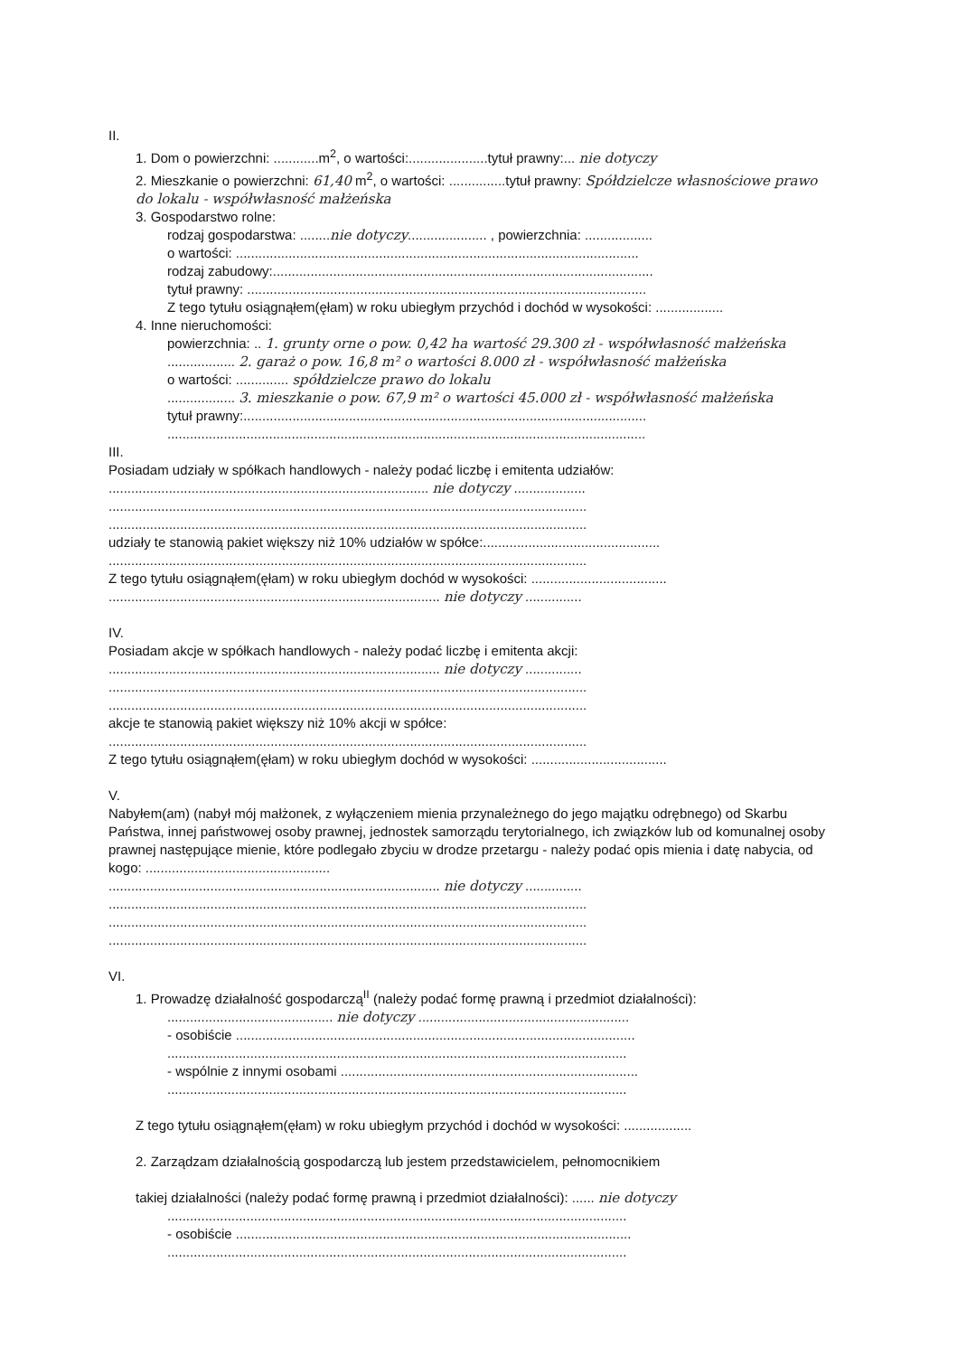II.
1. Dom o powierzchni: ............m<sup>2</sup>, o wartości:.....................tytuł prawny:... nie dotyczy
2. Mieszkanie o powierzchni: 61,40 m<sup>2</sup>, o wartości: ...............tytuł prawny: Spółdzielcze własnościowe prawo do lokalu - współwłasność małżeńska
3. Gospodarstwo rolne:
rodzaj gospodarstwa: ........nie dotyczy..................... , powierzchnia: ..................
o wartości: ...........................................................................................................
rodzaj zabudowy:.....................................................................................................
tytuł prawny: ..........................................................................................................
Z tego tytułu osiągnąłem(ęłam) w roku ubiegłym przychód i dochód w wysokości: ..................
4. Inne nieruchomości:
powierzchnia: .. 1. grunty orne o pow. 0,42 ha wartość 29.300 zł - współwłasność małżeńska
.................. 2. garaż o pow. 16,8 m² o wartości 8.000 zł - współwłasność małżeńska
o wartości: .............. spółdzielcze prawo do lokalu
.................. 3. mieszkanie o pow. 67,9 m² o wartości 45.000 zł - współwłasność małżeńska
tytuł prawny:...........................................................................................................
...............................................................................................................................
III.
Posiadam udziały w spółkach handlowych - należy podać liczbę i emitenta udziałów:
..................................................................................... nie dotyczy ...................
...............................................................................................................................
...............................................................................................................................
udziały te stanowią pakiet większy niż 10% udziałów w spółce:...............................................
...............................................................................................................................
Z tego tytułu osiągnąłem(ęłam) w roku ubiegłym dochód w wysokości: ....................................
........................................................................................ nie dotyczy ...............
IV.
Posiadam akcje w spółkach handlowych - należy podać liczbę i emitenta akcji:
........................................................................................ nie dotyczy ...............
...............................................................................................................................
...............................................................................................................................
akcje te stanowią pakiet większy niż 10% akcji w spółce:
...............................................................................................................................
Z tego tytułu osiągnąłem(ęłam) w roku ubiegłym dochód w wysokości: ....................................
V.
Nabyłem(am) (nabył mój małżonek, z wyłączeniem mienia przynależnego do jego majątku odrębnego) od Skarbu Państwa, innej państwowej osoby prawnej, jednostek samorządu terytorialnego, ich związków lub od komunalnej osoby prawnej następujące mienie, które podlegało zbyciu w drodze przetargu - należy podać opis mienia i datę nabycia, od kogo: .................................................
........................................................................................ nie dotyczy ...............
...............................................................................................................................
...............................................................................................................................
...............................................................................................................................
VI.
1. Prowadzę działalność gospodarczą<sup>II</sup> (należy podać formę prawną i przedmiot działalności):
............................................ nie dotyczy ........................................................
- osobiście ..........................................................................................................
..........................................................................................................................
- wspólnie z innymi osobami ...............................................................................
..........................................................................................................................
Z tego tytułu osiągnąłem(ęłam) w roku ubiegłym przychód i dochód w wysokości: ..................
2. Zarządzam działalnością gospodarczą lub jestem przedstawicielem, pełnomocnikiem
takiej działalności (należy podać formę prawną i przedmiot działalności): ...... nie dotyczy
..........................................................................................................................
- osobiście .........................................................................................................
..........................................................................................................................